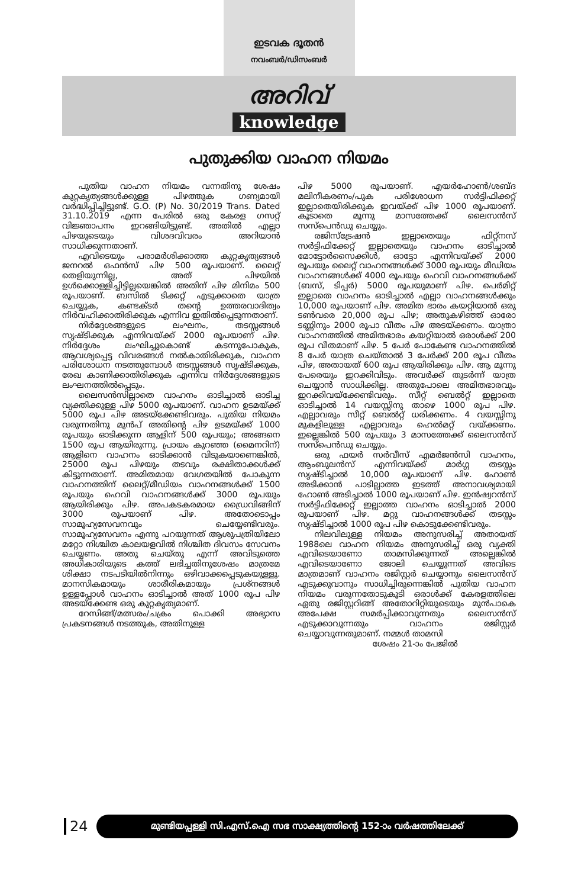ഇടവക ദൂതൻ
നവംബർ/ഡിസംബർ
അറിവ്
knowledge
പുതുക്കിയ വാഹന നിയമം
പുതിയ വാഹന നിയമം വന്നതിനു ശേഷം കുറ്റകൃത്യങ്ങൾക്കുള്ള പിഴത്തുക ഗണ്യമായി വർദ്ധിപ്പിച്ചിട്ടുണ്ട്. G.O. (P) No. 30/2019 Trans. Dated 31.10.2019 എന്ന പേരിൽ ഒരു കേരള ഗസറ്റ് വിജ്ഞാപനം ഇറങ്ങിയിട്ടുണ്ട്. അതിൽ എല്ലാ പിഴയുടെയും വിശദവിവരം അറിയാൻ സാധിക്കുന്നതാണ്.
എവിടെയും പരാമർശിക്കാത്ത കുറ്റകൃത്യങ്ങൾ ജനറൽ ഒഫൻസ് പിഴ 500 രൂപയാണ്. ലൈറ്റ് തെളിയുന്നില്ല, അത് പിഴയിൽ ഉൾക്കൊള്ളിച്ചിട്ടില്ലയെങ്കിൽ അതിന് പിഴ മിനിമം 500 രൂപയാണ്. ബസിൽ ടിക്കറ്റ് എടുക്കാതെ യാത്ര ചെയ്യുക, കണ്ടക്ടർ തന്റെ ഉത്തരവാദിത്വം നിർവഹിക്കാതിരിക്കുക എന്നിവ ഇതിൽപ്പെടുന്നതാണ്.
നിർദ്ദേശങ്ങളുടെ ലംഘനം, തടസ്സങ്ങൾ സൃഷ്ടിക്കുക എന്നിവയ്ക്ക് 2000 രൂപയാണ് പിഴ. നിർദ്ദേശം ലംഘിച്ചുകൊണ്ട് കടന്നുപോകുക, ആവശ്യപ്പെട്ട വിവരങ്ങൾ നൽകാതിരിക്കുക, വാഹന പരിശോധന നടത്തുമ്പോൾ തടസ്സങ്ങൾ സൃഷ്ടിക്കുക, രേഖ കാണിക്കാതിരിക്കുക എന്നിവ നിർദ്ദേശങ്ങളുടെ ലംഘനത്തിൽപ്പെടും.
ലൈസൻസില്ലാതെ വാഹനം ഓടിച്ചാൽ ഓടിച്ച വ്യക്തിക്കുള്ള പിഴ 5000 രൂപയാണ്. വാഹന ഉടമയ്ക്ക് 5000 രൂപ പിഴ അടയ്ക്കേണ്ടിവരും. പുതിയ നിയമം വരുന്നതിനു മുൻപ് അതിന്റെ പിഴ ഉടമയ്ക്ക് 1000 രൂപയും ഓടിക്കുന്ന ആളിന് 500 രൂപയും; അങ്ങനെ 1500 രൂപ ആയിരുന്നു. പ്രായം കുറഞ്ഞ (മൈനറിന്) ആളിനെ വാഹനം ഓടിക്കാൻ വിടുകയാണെങ്കിൽ, 25000 രൂപ പിഴയും തടവും രക്ഷിതാക്കൾക്ക് കിട്ടുന്നതാണ്. അമിതമായ വേഗതയിൽ പോകുന്ന വാഹനത്തിന് ലൈറ്റ്/മീഡിയം വാഹനങ്ങൾക്ക് 1500 രൂപയും ഹെവി വാഹനങ്ങൾക്ക് 3000 രൂപയും ആയിരിക്കും പിഴ. അപകടകരമായ ഡ്രൈവിങ്ങിന് 3000 രൂപയാണ് പിഴ. അതോടൊപ്പം സാമൂഹ്യസേവനവും ചെയ്യേണ്ടിവരും. സാമൂഹ്യസേവനം എന്നു പറയുന്നത് ആശുപത്രിയിലോ മറ്റോ നിശ്ചിത കാലയളവിൽ നിശ്ചിത ദിവസം സേവനം ചെയ്യണം. അതു ചെയ്തു എന്ന് അവിടുത്തെ അധികാരിയുടെ കത്ത് ലഭിച്ചതിനുശേഷം മാത്രമേ ശിക്ഷാ നടപടിയിൽനിന്നും ഒഴിവാക്കപ്പെടുകയുള്ളൂ. മാനസികമായും ശാരീരികമായും പ്രശ്നങ്ങൾ ഉള്ളപ്പോൾ വാഹനം ഓടിച്ചാൽ അത് 1000 രൂപ പിഴ അടയ്ക്കേണ്ട ഒരു കുറ്റകൃത്യമാണ്.
റേസിങ്ങ്/മത്സരം/ചക്രം പൊക്കി അഭ്യാസ പ്രകടനങ്ങൾ നടത്തുക, അതിനുള്ള
പിഴ 5000 രൂപയാണ്. എയർഹോൺ/ശബ്ദ മലിനീകരണം/പുക പരിശോധന സർട്ടിഫിക്കറ്റ് ഇല്ലാതെയിരിക്കുക ഇവയ്ക്ക് പിഴ 1000 രൂപയാണ്. കൂടാതെ മൂന്നു മാസത്തേക്ക് ലൈസൻസ് സസ്പെൻഡു ചെയ്യും.
രജിസ്ട്രേഷൻ ഇല്ലാതെയും ഫിറ്റ്നസ് സർട്ടിഫിക്കേറ്റ് ഇല്ലാതെയും വാഹനം ഓടിച്ചാൽ മോട്ടോർസൈക്കിൾ, ഓട്ടോ എന്നിവയ്ക്ക് 2000 രൂപയും ലൈറ്റ് വാഹനങ്ങൾക്ക് 3000 രൂപയും മീഡിയം വാഹനങ്ങൾക്ക് 4000 രൂപയും ഹെവി വാഹനങ്ങൾക്ക് (ബസ്, ടിപ്പർ) 5000 രൂപയുമാണ് പിഴ. പെർമിറ്റ് ഇല്ലാതെ വാഹനം ഓടിച്ചാൽ എല്ലാ വാഹനങ്ങൾക്കും 10,000 രൂപയാണ് പിഴ. അമിത ഭാരം കയറ്റിയാൽ ഒരു ടൺവരെ 20,000 രൂപ പിഴ; അതുകഴിഞ്ഞ് ഓരോ ടണ്ണിനും 2000 രൂപാ വീതം പിഴ അടയ്ക്കണം. യാത്രാ വാഹനത്തിൽ അമിതഭാരം കയറ്റിയാൽ ഒരാൾക്ക് 200 രൂപ വീതമാണ് പിഴ. 5 പേർ പോകേണ്ട വാഹനത്തിൽ 8 പേർ യാത്ര ചെയ്താൽ 3 പേർക്ക് 200 രൂപ വീതം പിഴ, അതായത് 600 രൂപ ആയിരിക്കും പിഴ. ആ മൂന്നു പേരെയും ഇറക്കിവിടും. അവർക്ക് തുടർന്ന് യാത്ര ചെയ്യാൻ സാധിക്കില്ല. അതുപോലെ അമിതഭാരവും ഇറക്കിവയ്ക്കേണ്ടിവരും. സീറ്റ് ബെൽറ്റ് ഇല്ലാതെ ഓടിച്ചാൽ 14 വയസ്സിനു താഴെ 1000 രൂപ പിഴ. എല്ലാവരും സീറ്റ് ബെൽറ്റ് ധരിക്കണം. 4 വയസ്സിനു മുകളിലുള്ള എല്ലാവരും ഹെൽമറ്റ് വയ്ക്കണം. ഇല്ലെങ്കിൽ 500 രൂപയും 3 മാസത്തേക്ക് ലൈസൻസ് സസ്പെൻഡു ചെയ്യും.
ഒരു ഫയർ സർവീസ് എമർജൻസി വാഹനം, ആംബുലൻസ് എന്നിവയ്ക്ക് മാർഗ്ഗ തടസ്സം സൃഷ്ടിച്ചാൽ 10,000 രൂപയാണ് പിഴ. ഹോൺ അടിക്കാൻ പാടില്ലാത്ത ഇടത്ത് അനാവശ്യമായി ഹോൺ അടിച്ചാൽ 1000 രൂപയാണ് പിഴ. ഇൻഷ്വറൻസ് സർട്ടിഫിക്കേറ്റ് ഇല്ലാത്ത വാഹനം ഓടിച്ചാൽ 2000 രൂപയാണ് പിഴ. മറ്റു വാഹനങ്ങൾക്ക് തടസ്സം സൃഷ്ടിച്ചാൽ 1000 രൂപ പിഴ കൊടുക്കേണ്ടിവരും.
നിലവിലുള്ള നിയമം അനുസരിച്ച് അതായത് 1988ലെ വാഹന നിയമം അനുസരിച്ച് ഒരു വ്യക്തി എവിടെയാണോ താമസിക്കുന്നത് അല്ലെങ്കിൽ എവിടെയാണോ ജോലി ചെയ്യുന്നത് അവിടെ മാത്രമാണ് വാഹനം രജിസ്റ്റർ ചെയ്യാനും ലൈസൻസ് എടുക്കുവാനും സാധിച്ചിരുന്നെങ്കിൽ പുതിയ വാഹന നിയമം വരുന്നതോടുകൂടി ഒരാൾക്ക് കേരളത്തിലെ ഏതു രജിസ്റ്ററിങ്ങ് അതോറിറ്റിയുടെയും മുൻപാകെ അപേക്ഷ സമർപ്പിക്കാവുന്നതും ലൈസൻസ് എടുക്കാവുന്നതും വാഹനം രജിസ്റ്റർ ചെയ്യാവുന്നതുമാണ്. നമ്മൾ താമസി
ശേഷം 21-ാം പേജിൽ
24
മുണ്ടിയപ്പള്ളി സി.എസ്.ഐ സഭ സാക്ഷ്യത്തിന്റെ 152-ാം വർഷത്തിലേക്ക്